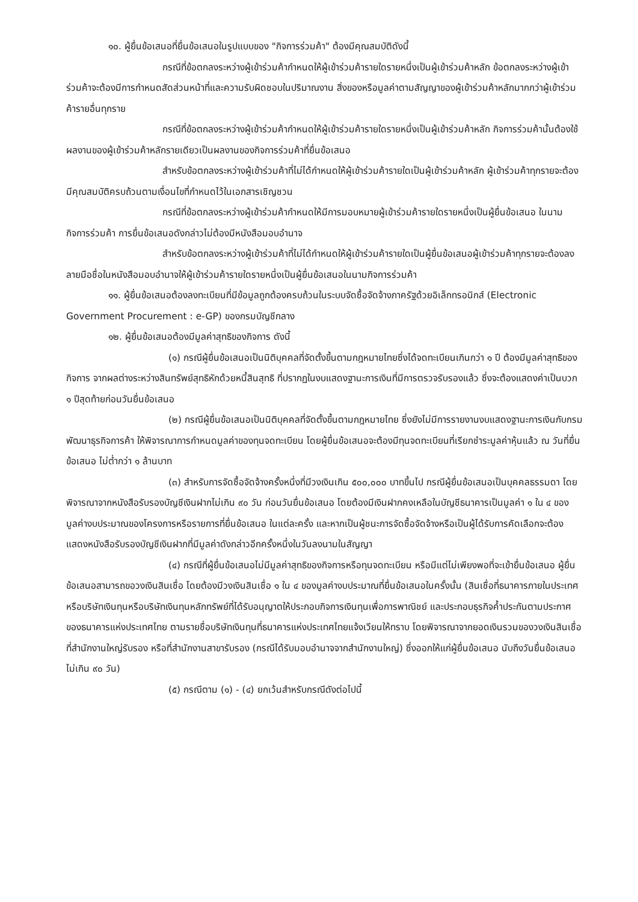๑๐. ผู้ยื่นข้อเสนอที่ยื่นข้อเสนอในรูปแบบของ "กิจการร่วมค้า" ต้องมีคุณสมบัติดังนี้
กรณีที่ข้อตกลงระหว่างผู้เข้าร่วมค้ากำหนดให้ผู้เข้าร่วมค้ารายใดรายหนึ่งเป็นผู้เข้าร่วมค้าหลัก ข้อตกลงระหว่างผู้เข้าร่วมค้าจะต้องมีการกำหนดสัดส่วนหน้าที่และความรับผิดชอบในปริมาณงาน สิ่งของหรือมูลค่าตามสัญญาของผู้เข้าร่วมค้าหลักมากกว่าผู้เข้าร่วมค้ารายอื่นทุกราย
กรณีที่ข้อตกลงระหว่างผู้เข้าร่วมค้ากำหนดให้ผู้เข้าร่วมค้ารายใดรายหนึ่งเป็นผู้เข้าร่วมค้าหลัก กิจการร่วมค้านั้นต้องใช้ผลงานของผู้เข้าร่วมค้าหลักรายเดียวเป็นผลงานของกิจการร่วมค้าที่ยื่นข้อเสนอ
สำหรับข้อตกลงระหว่างผู้เข้าร่วมค้าที่ไม่ได้กำหนดให้ผู้เข้าร่วมค้ารายใดเป็นผู้เข้าร่วมค้าหลัก ผู้เข้าร่วมค้าทุกรายจะต้องมีคุณสมบัติครบถ้วนตามเงื่อนไขที่กำหนดไว้ในเอกสารเชิญชวน
กรณีที่ข้อตกลงระหว่างผู้เข้าร่วมค้ากำหนดให้มีการมอบหมายผู้เข้าร่วมค้ารายใดรายหนึ่งเป็นผู้ยื่นข้อเสนอ ในนามกิจการร่วมค้า การยื่นข้อเสนอดังกล่าวไม่ต้องมีหนังสือมอบอำนาจ
สำหรับข้อตกลงระหว่างผู้เข้าร่วมค้าที่ไม่ได้กำหนดให้ผู้เข้าร่วมค้ารายใดเป็นผู้ยื่นข้อเสนอผู้เข้าร่วมค้าทุกรายจะต้องลงลายมือชื่อในหนังสือมอบอำนาจให้ผู้เข้าร่วมค้ารายใดรายหนึ่งเป็นผู้ยื่นข้อเสนอในนามกิจการร่วมค้า
๑๑. ผู้ยื่นข้อเสนอต้องลงทะเบียนที่มีข้อมูลถูกต้องครบถ้วนในระบบจัดซื้อจัดจ้างภาครัฐด้วยอิเล็กทรอนิกส์ (Electronic Government Procurement : e-GP) ของกรมบัญชีกลาง
๑๒. ผู้ยื่นข้อเสนอต้องมีมูลค่าสุทธิของกิจการ ดังนี้
(๑) กรณีผู้ยื่นข้อเสนอเป็นนิติบุคคลที่จัดตั้งขึ้นตามกฎหมายไทยซึ่งได้จดทะเบียนเกินกว่า ๑ ปี ต้องมีมูลค่าสุทธิของกิจการ จากผลต่างระหว่างสินทรัพย์สุทธิหักด้วยหนี้สินสุทธิ ที่ปรากฏในงบแสดงฐานะการเงินที่มีการตรวจรับรองแล้ว ซึ่งจะต้องแสดงค่าเป็นบวก ๑ ปีสุดท้ายก่อนวันยื่นข้อเสนอ
(๒) กรณีผู้ยื่นข้อเสนอเป็นนิติบุคคลที่จัดตั้งขึ้นตามกฎหมายไทย ซึ่งยังไม่มีการรายงานงบแสดงฐานะการเงินกับกรมพัฒนาธุรกิจการค้า ให้พิจารณาการกำหนดมูลค่าของทุนจดทะเบียน โดยผู้ยื่นข้อเสนอจะต้องมีทุนจดทะเบียนที่เรียกชำระมูลค่าหุ้นแล้ว ณ วันที่ยื่นข้อเสนอ ไม่ต่ำกว่า ๑ ล้านบาท
(๓) สำหรับการจัดซื้อจัดจ้างครั้งหนึ่งที่มีวงเงินเกิน ๕๐๐,๐๐๐ บาทขึ้นไป กรณีผู้ยื่นข้อเสนอเป็นบุคคลธรรมดา โดยพิจารณาจากหนังสือรับรองบัญชีเงินฝากไม่เกิน ๙๐ วัน ก่อนวันยื่นข้อเสนอ โดยต้องมีเงินฝากคงเหลือในบัญชีธนาคารเป็นมูลค่า ๑ ใน ๔ ของมูลค่างบประมาณของโครงการหรือรายการที่ยื่นข้อเสนอ ในแต่ละครั้ง และหากเป็นผู้ชนะการจัดซื้อจัดจ้างหรือเป็นผู้ได้รับการคัดเลือกจะต้องแสดงหนังสือรับรองบัญชีเงินฝากที่มีมูลค่าดังกล่าวอีกครั้งหนึ่งในวันลงนามในสัญญา
(๔) กรณีที่ผู้ยื่นข้อเสนอไม่มีมูลค่าสุทธิของกิจการหรือทุนจดทะเบียน หรือมีแต่ไม่เพียงพอที่จะเข้ายื่นข้อเสนอ ผู้ยื่นข้อเสนอสามารถขอวงเงินสินเชื่อ โดยต้องมีวงเงินสินเชื่อ ๑ ใน ๔ ของมูลค่างบประมาณที่ยื่นข้อเสนอในครั้งนั้น (สินเชื่อที่ธนาคารภายในประเทศ หรือบริษัทเงินทุนหรือบริษัทเงินทุนหลักทรัพย์ที่ได้รับอนุญาตให้ประกอบกิจการเงินทุนเพื่อการพาณิชย์ และประกอบธุรกิจค้ำประกันตามประกาศของธนาคารแห่งประเทศไทย ตามรายชื่อบริษัทเงินทุนที่ธนาคารแห่งประเทศไทยแจ้งเวียนให้ทราบ โดยพิจารณาจากยอดเงินรวมของวงเงินสินเชื่อที่สำนักงานใหญ่รับรอง หรือที่สำนักงานสาขารับรอง (กรณีได้รับมอบอำนาจจากสำนักงานใหญ่) ซึ่งออกให้แก่ผู้ยื่นข้อเสนอ นับถึงวันยื่นข้อเสนอไม่เกิน ๙๐ วัน)
(๕) กรณีตาม (๑) - (๔) ยกเว้นสำหรับกรณีดังต่อไปนี้